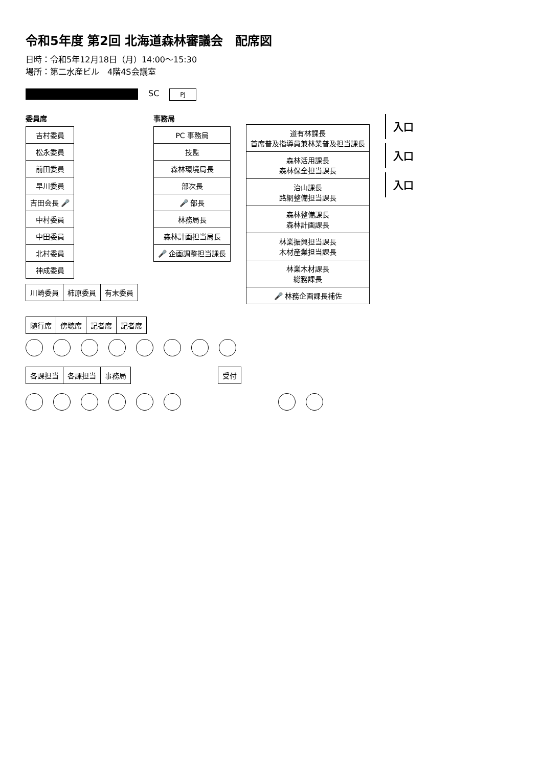令和5年度 第2回 北海道森林審議会　配席図
日時：令和5年12月18日（月）14:00～15:30
場所：第二水産ビル　4階4S会議室
SC
PJ
委員席
| 吉村委員 |
| 松永委員 |
| 前田委員 |
| 早川委員 |
| 吉田会長 🎤 |
| 中村委員 |
| 中田委員 |
| 北村委員 |
| 神成委員 |
| 川崎委員 | 柿原委員 | 有末委員 |
事務局
| PC 事務局 |
| 技監 |
| 森林環境局長 |
| 部次長 |
| 🎤 部長 |
| 林務局長 |
| 森林計画担当局長 |
| 🎤 企画調整担当課長 |
| 道有林課長 首席普及指導員兼林業普及担当課長 |
| 森林活用課長 森林保全担当課長 |
| 治山課長 路網整備担当課長 |
| 森林整備課長 森林計画課長 |
| 林業振興担当課長 木材産業担当課長 |
| 林業木材課長 総務課長 |
| 🎤 林務企画課長補佐 |
入口
入口
入口
| 随行席 | 傍聴席 | 記者席 | 記者席 |
| 各課担当 | 各課担当 | 事務局 |
| 受付 |